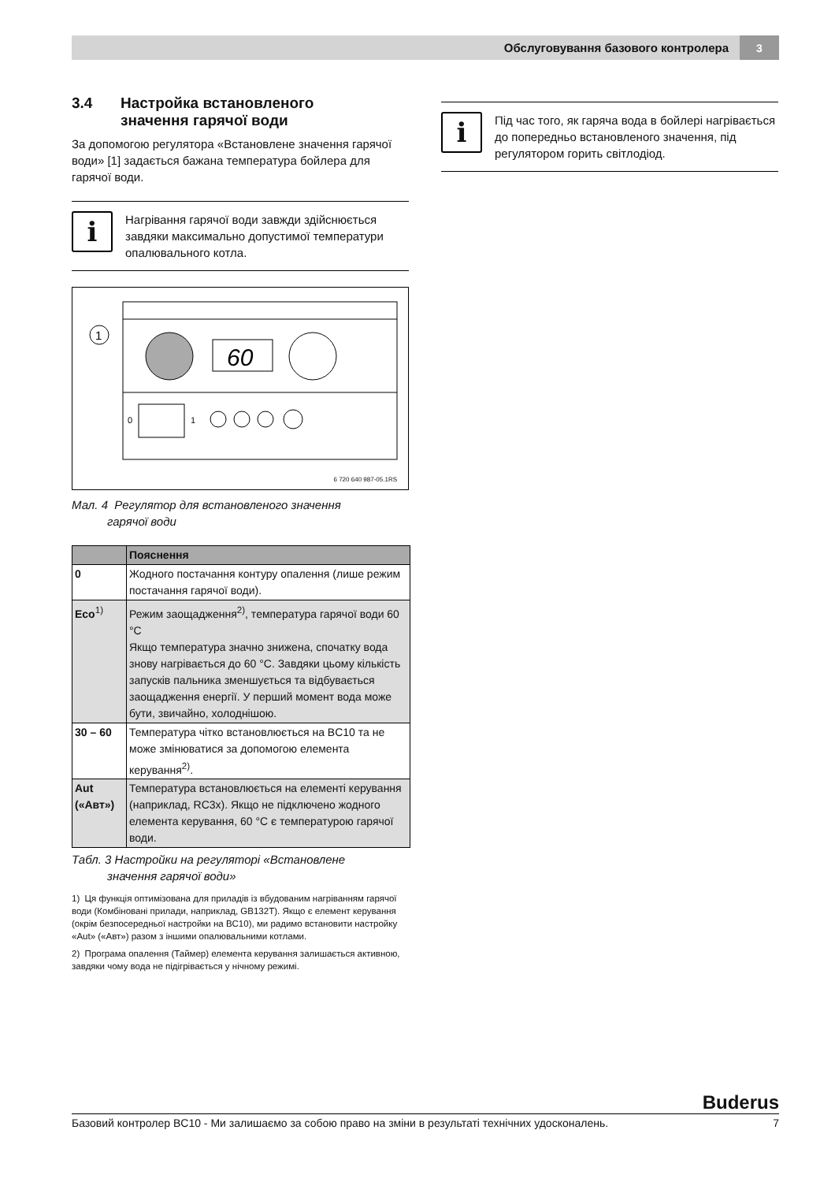Обслуговування базового контролера 3
3.4 Настройка встановленого
значення гарячої води
За допомогою регулятора «Встановлене значення гарячої води» [1] задається бажана температура бойлера для гарячої води.
i
Нагрівання гарячої води завжди здійснюється завдяки максимально допустимої температури опалювального котла.
60
1
0
1
6 720 640 987-05.1RS
Мал. 4 Регулятор для встановленого значення
   гарячої води
| | Пояснення |
| --- | --- |
| 0 | Жодного постачання контуру опалення (лише режим постачання гарячої води). |
| Eco<sup>1)</sup> | Режим заощадження<sup>2)</sup>, температура гарячої води 60 °C Якщо температура значно знижена, спочатку вода знову нагрівається до 60 °C. Завдяки цьому кількість запусків пальника зменшується та відбувається заощадження енергії. У перший момент вода може бути, звичайно, холоднішою. |
| 30 – 60 | Температура чітко встановлюється на BC10 та не може змінюватися за допомогою елемента керування<sup>2)</sup>. |
| Aut («Авт») | Температура встановлюється на елементі керування (наприклад, RC3x). Якщо не підключено жодного елемента керування, 60 °C є температурою гарячої води. |
Табл. 3 Настройки на регуляторі «Встановлене
   значення гарячої води»
1) Ця функція оптимізована для приладів із вбудованим нагріванням гарячої води (Комбіновані прилади, наприклад, GB132T). Якщо є елемент керування (окрім безпосередньої настройки на BC10), ми радимо встановити настройку «Aut» («Авт») разом з іншими опалювальними котлами.
2) Програма опалення (Таймер) елемента керування залишається активною, завдяки чому вода не підігрівається у нічному режимі.
i
Під час того, як гаряча вода в бойлері нагрівається до попередньо встановленого значення, під регулятором горить світлодіод.
Buderus
Базовий контролер BC10 - Ми залишаємо за собою право на зміни в результаті технічних удосконалень. 7